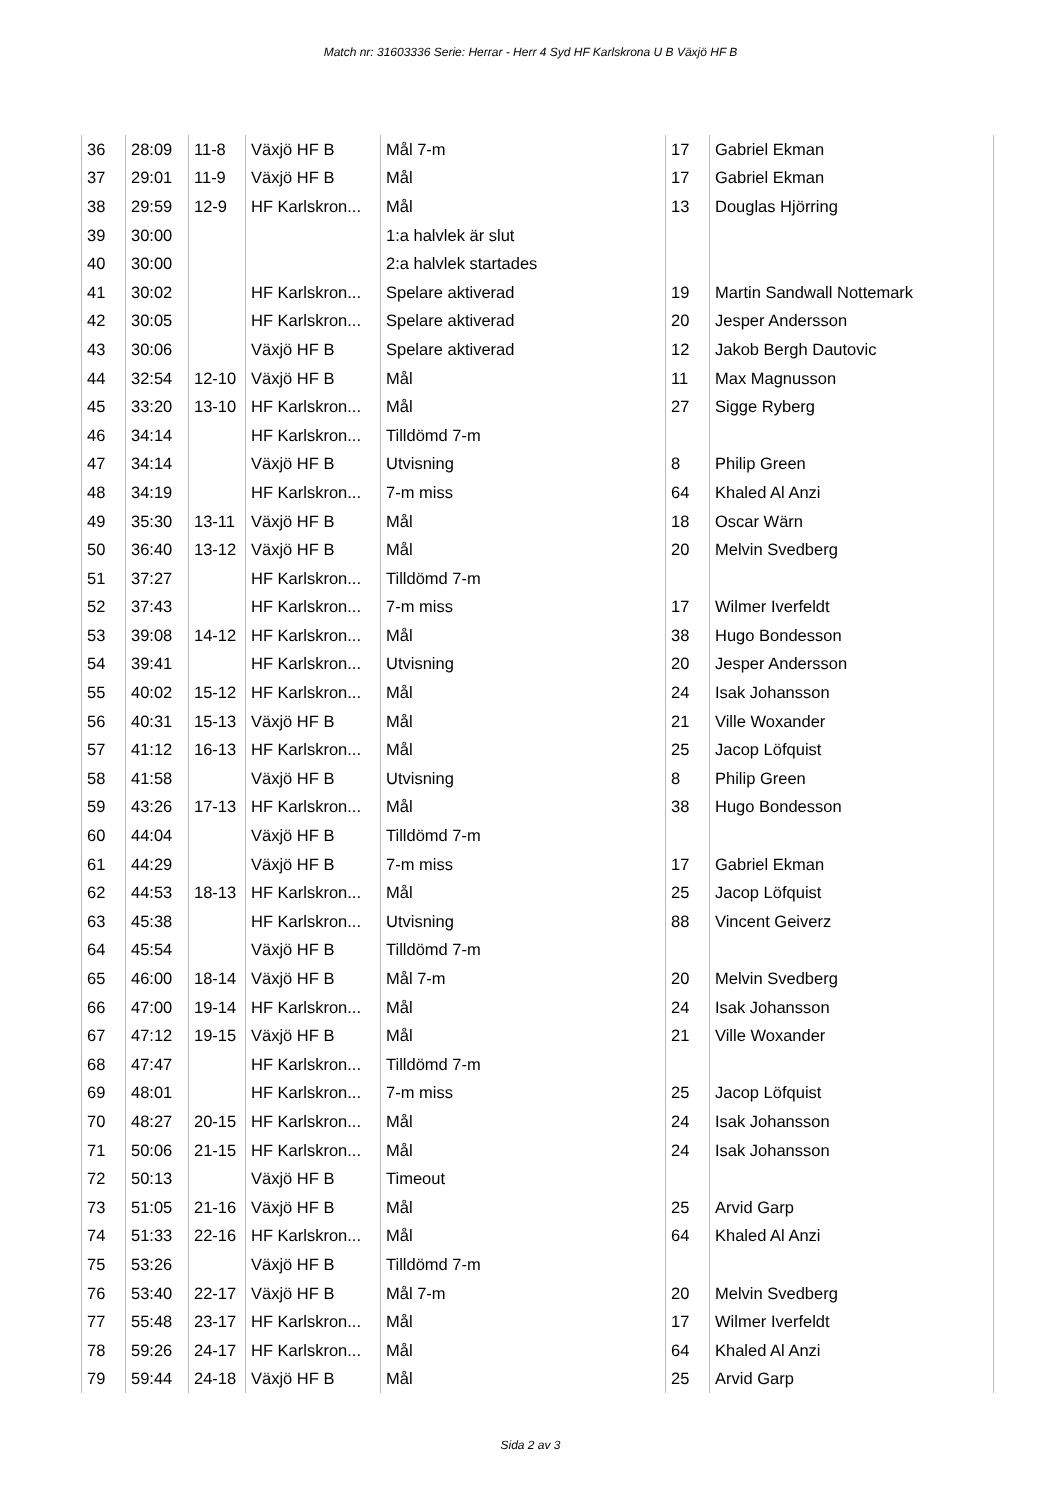Match nr: 31603336 Serie: Herrar - Herr 4 Syd HF Karlskrona U B Växjö HF B
| 36 | 28:09 | 11-8 | Växjö HF B | Mål 7-m | 17 | Gabriel Ekman |
| 37 | 29:01 | 11-9 | Växjö HF B | Mål | 17 | Gabriel Ekman |
| 38 | 29:59 | 12-9 | HF Karlskron... | Mål | 13 | Douglas Hjörring |
| 39 | 30:00 | | | 1:a halvlek är slut | | |
| 40 | 30:00 | | | 2:a halvlek startades | | |
| 41 | 30:02 | | HF Karlskron... | Spelare aktiverad | 19 | Martin Sandwall Nottemark |
| 42 | 30:05 | | HF Karlskron... | Spelare aktiverad | 20 | Jesper Andersson |
| 43 | 30:06 | | Växjö HF B | Spelare aktiverad | 12 | Jakob Bergh Dautovic |
| 44 | 32:54 | 12-10 | Växjö HF B | Mål | 11 | Max Magnusson |
| 45 | 33:20 | 13-10 | HF Karlskron... | Mål | 27 | Sigge Ryberg |
| 46 | 34:14 | | HF Karlskron... | Tilldömd 7-m | | |
| 47 | 34:14 | | Växjö HF B | Utvisning | 8 | Philip Green |
| 48 | 34:19 | | HF Karlskron... | 7-m miss | 64 | Khaled Al Anzi |
| 49 | 35:30 | 13-11 | Växjö HF B | Mål | 18 | Oscar Wärn |
| 50 | 36:40 | 13-12 | Växjö HF B | Mål | 20 | Melvin Svedberg |
| 51 | 37:27 | | HF Karlskron... | Tilldömd 7-m | | |
| 52 | 37:43 | | HF Karlskron... | 7-m miss | 17 | Wilmer Iverfeldt |
| 53 | 39:08 | 14-12 | HF Karlskron... | Mål | 38 | Hugo Bondesson |
| 54 | 39:41 | | HF Karlskron... | Utvisning | 20 | Jesper Andersson |
| 55 | 40:02 | 15-12 | HF Karlskron... | Mål | 24 | Isak Johansson |
| 56 | 40:31 | 15-13 | Växjö HF B | Mål | 21 | Ville Woxander |
| 57 | 41:12 | 16-13 | HF Karlskron... | Mål | 25 | Jacop Löfquist |
| 58 | 41:58 | | Växjö HF B | Utvisning | 8 | Philip Green |
| 59 | 43:26 | 17-13 | HF Karlskron... | Mål | 38 | Hugo Bondesson |
| 60 | 44:04 | | Växjö HF B | Tilldömd 7-m | | |
| 61 | 44:29 | | Växjö HF B | 7-m miss | 17 | Gabriel Ekman |
| 62 | 44:53 | 18-13 | HF Karlskron... | Mål | 25 | Jacop Löfquist |
| 63 | 45:38 | | HF Karlskron... | Utvisning | 88 | Vincent Geiverz |
| 64 | 45:54 | | Växjö HF B | Tilldömd 7-m | | |
| 65 | 46:00 | 18-14 | Växjö HF B | Mål 7-m | 20 | Melvin Svedberg |
| 66 | 47:00 | 19-14 | HF Karlskron... | Mål | 24 | Isak Johansson |
| 67 | 47:12 | 19-15 | Växjö HF B | Mål | 21 | Ville Woxander |
| 68 | 47:47 | | HF Karlskron... | Tilldömd 7-m | | |
| 69 | 48:01 | | HF Karlskron... | 7-m miss | 25 | Jacop Löfquist |
| 70 | 48:27 | 20-15 | HF Karlskron... | Mål | 24 | Isak Johansson |
| 71 | 50:06 | 21-15 | HF Karlskron... | Mål | 24 | Isak Johansson |
| 72 | 50:13 | | Växjö HF B | Timeout | | |
| 73 | 51:05 | 21-16 | Växjö HF B | Mål | 25 | Arvid Garp |
| 74 | 51:33 | 22-16 | HF Karlskron... | Mål | 64 | Khaled Al Anzi |
| 75 | 53:26 | | Växjö HF B | Tilldömd 7-m | | |
| 76 | 53:40 | 22-17 | Växjö HF B | Mål 7-m | 20 | Melvin Svedberg |
| 77 | 55:48 | 23-17 | HF Karlskron... | Mål | 17 | Wilmer Iverfeldt |
| 78 | 59:26 | 24-17 | HF Karlskron... | Mål | 64 | Khaled Al Anzi |
| 79 | 59:44 | 24-18 | Växjö HF B | Mål | 25 | Arvid Garp |
Sida 2 av 3